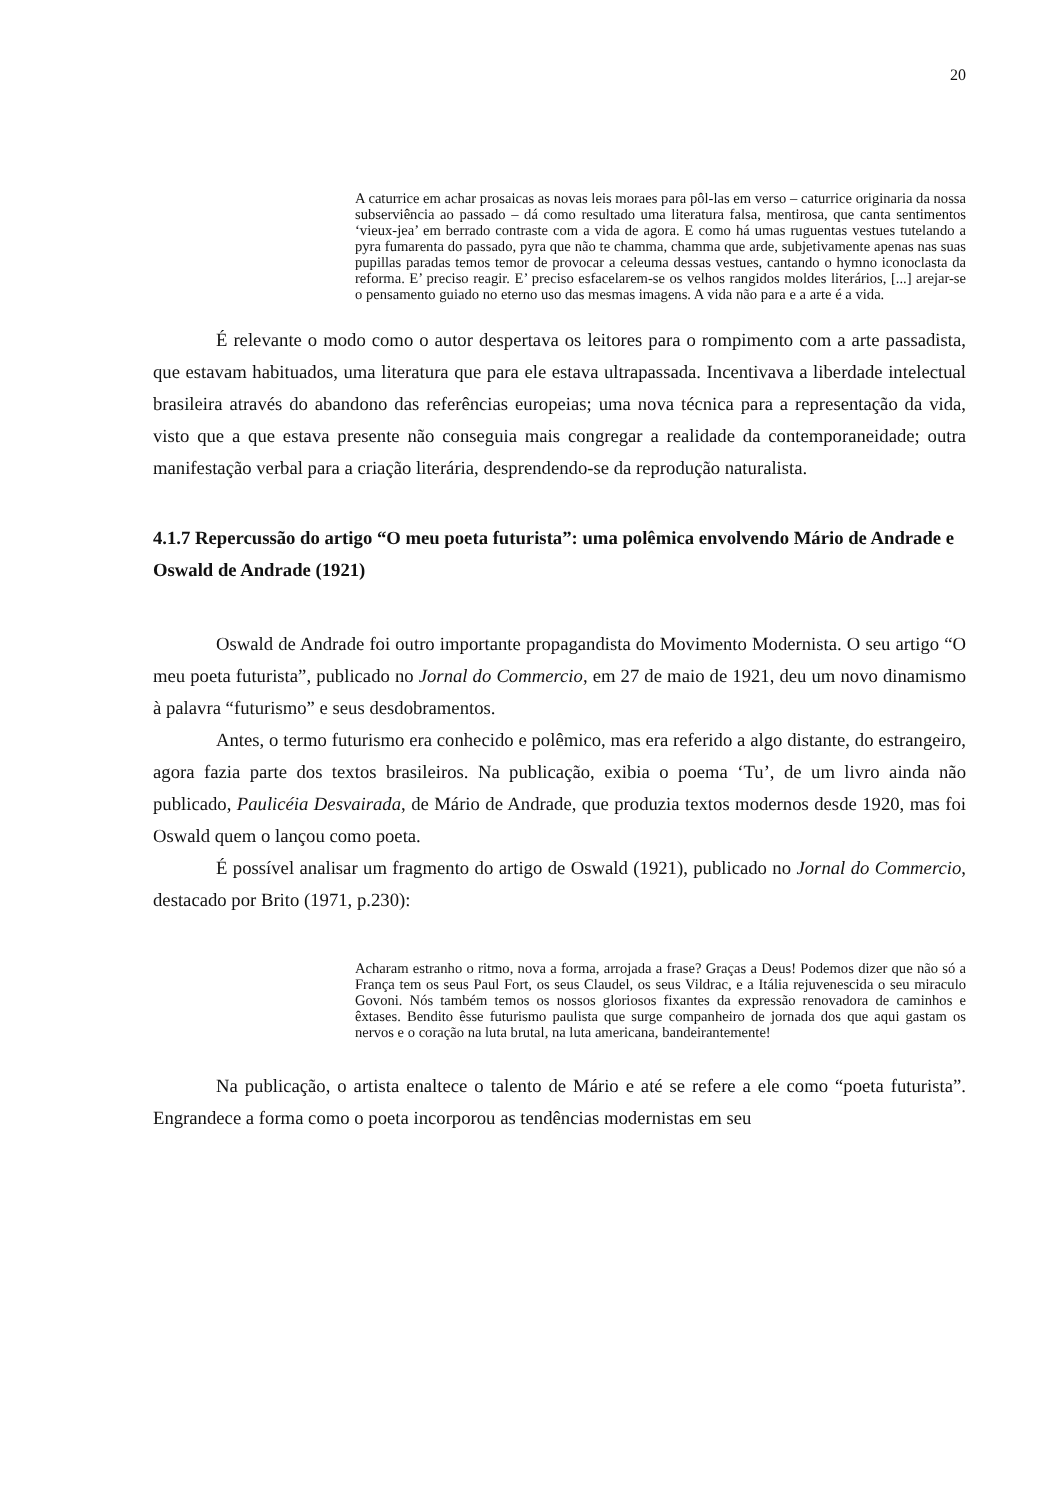20
A caturrice em achar prosaicas as novas leis moraes para pôl-las em verso – caturrice originaria da nossa subserviência ao passado – dá como resultado uma literatura falsa, mentirosa, que canta sentimentos ‘vieux-jea’ em berrado contraste com a vida de agora. E como há umas ruguentas vestues tutelando a pyra fumarenta do passado, pyra que não te chamma, chamma que arde, subjetivamente apenas nas suas pupillas paradas temos temor de provocar a celeuma dessas vestues, cantando o hymno iconoclasta da reforma. E’ preciso reagir. E’ preciso esfacelarem-se os velhos rangidos moldes literários, [...] arejar-se o pensamento guiado no eterno uso das mesmas imagens. A vida não para e a arte é a vida.
É relevante o modo como o autor despertava os leitores para o rompimento com a arte passadista, que estavam habituados, uma literatura que para ele estava ultrapassada. Incentivava a liberdade intelectual brasileira através do abandono das referências europeias; uma nova técnica para a representação da vida, visto que a que estava presente não conseguia mais congregar a realidade da contemporaneidade; outra manifestação verbal para a criação literária, desprendendo-se da reprodução naturalista.
4.1.7 Repercussão do artigo “O meu poeta futurista”: uma polêmica envolvendo Mário de Andrade e Oswald de Andrade (1921)
Oswald de Andrade foi outro importante propagandista do Movimento Modernista. O seu artigo “O meu poeta futurista”, publicado no Jornal do Commercio, em 27 de maio de 1921, deu um novo dinamismo à palavra “futurismo” e seus desdobramentos.
Antes, o termo futurismo era conhecido e polêmico, mas era referido a algo distante, do estrangeiro, agora fazia parte dos textos brasileiros. Na publicação, exibia o poema ‘Tu’, de um livro ainda não publicado, Paulicéia Desvairada, de Mário de Andrade, que produzia textos modernos desde 1920, mas foi Oswald quem o lançou como poeta.
É possível analisar um fragmento do artigo de Oswald (1921), publicado no Jornal do Commercio, destacado por Brito (1971, p.230):
Acharam estranho o ritmo, nova a forma, arrojada a frase? Graças a Deus! Podemos dizer que não só a França tem os seus Paul Fort, os seus Claudel, os seus Vildrac, e a Itália rejuvenescida o seu miraculo Govoni. Nós também temos os nossos gloriosos fixantes da expressão renovadora de caminhos e êxtases. Bendito êsse futurismo paulista que surge companheiro de jornada dos que aqui gastam os nervos e o coração na luta brutal, na luta americana, bandeirantemente!
Na publicação, o artista enaltece o talento de Mário e até se refere a ele como “poeta futurista”. Engrandece a forma como o poeta incorporou as tendências modernistas em seu